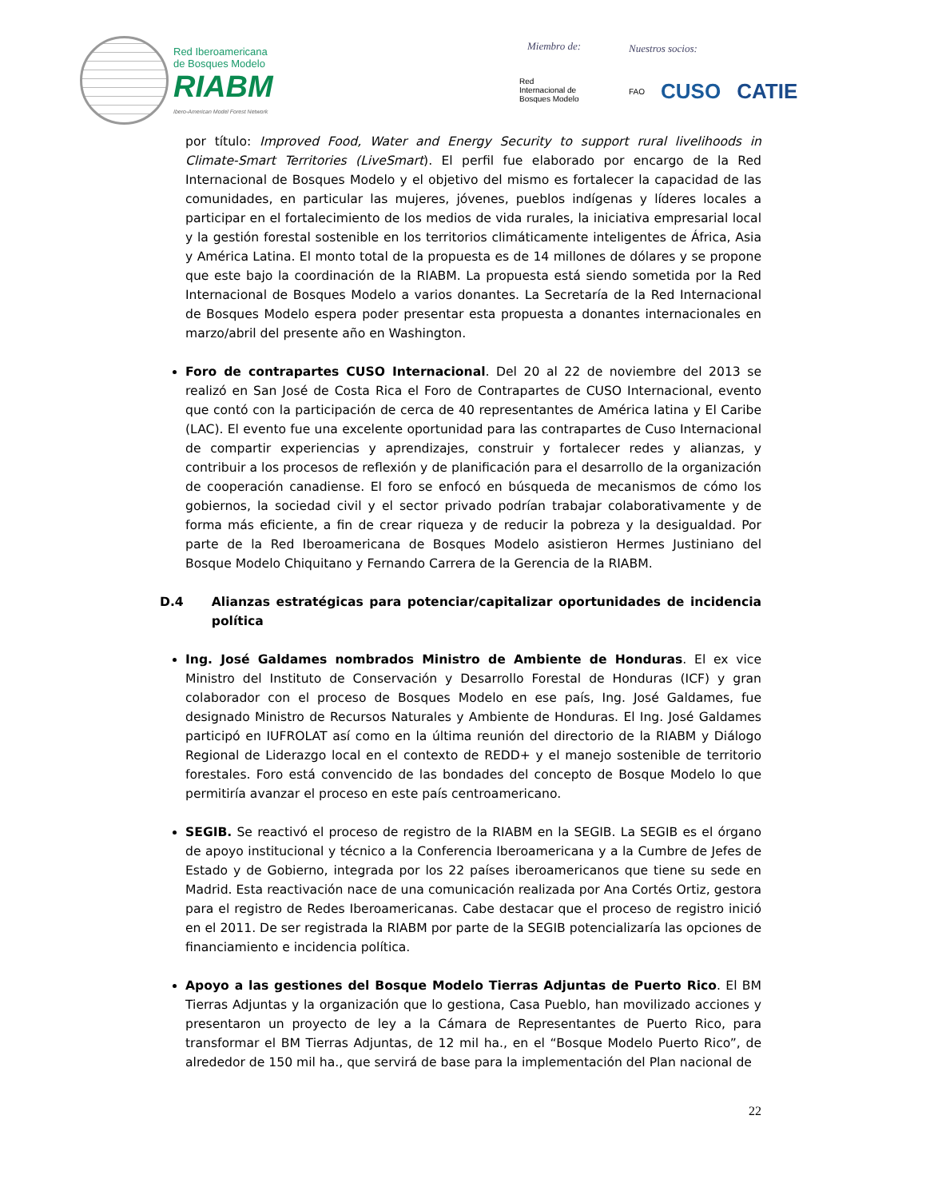Red Iberoamericana
de Bosques Modelo
RIABM
Ibero-American Model Forest Network
Miembro de:
Red
Internacional de
Bosques Modelo
Nuestros socios:
FAO CUSO CATIE
por título: Improved Food, Water and Energy Security to support rural livelihoods in Climate-Smart Territories (LiveSmart). El perfil fue elaborado por encargo de la Red Internacional de Bosques Modelo y el objetivo del mismo es fortalecer la capacidad de las comunidades, en particular las mujeres, jóvenes, pueblos indígenas y líderes locales a participar en el fortalecimiento de los medios de vida rurales, la iniciativa empresarial local y la gestión forestal sostenible en los territorios climáticamente inteligentes de África, Asia y América Latina. El monto total de la propuesta es de 14 millones de dólares y se propone que este bajo la coordinación de la RIABM. La propuesta está siendo sometida por la Red Internacional de Bosques Modelo a varios donantes. La Secretaría de la Red Internacional de Bosques Modelo espera poder presentar esta propuesta a donantes internacionales en marzo/abril del presente año en Washington.
Foro de contrapartes CUSO Internacional. Del 20 al 22 de noviembre del 2013 se realizó en San José de Costa Rica el Foro de Contrapartes de CUSO Internacional, evento que contó con la participación de cerca de 40 representantes de América latina y El Caribe (LAC). El evento fue una excelente oportunidad para las contrapartes de Cuso Internacional de compartir experiencias y aprendizajes, construir y fortalecer redes y alianzas, y contribuir a los procesos de reflexión y de planificación para el desarrollo de la organización de cooperación canadiense. El foro se enfocó en búsqueda de mecanismos de cómo los gobiernos, la sociedad civil y el sector privado podrían trabajar colaborativamente y de forma más eficiente, a fin de crear riqueza y de reducir la pobreza y la desigualdad. Por parte de la Red Iberoamericana de Bosques Modelo asistieron Hermes Justiniano del Bosque Modelo Chiquitano y Fernando Carrera de la Gerencia de la RIABM.
D.4 Alianzas estratégicas para potenciar/capitalizar oportunidades de incidencia política
Ing. José Galdames nombrados Ministro de Ambiente de Honduras. El ex vice Ministro del Instituto de Conservación y Desarrollo Forestal de Honduras (ICF) y gran colaborador con el proceso de Bosques Modelo en ese país, Ing. José Galdames, fue designado Ministro de Recursos Naturales y Ambiente de Honduras. El Ing. José Galdames participó en IUFROLAT así como en la última reunión del directorio de la RIABM y Diálogo Regional de Liderazgo local en el contexto de REDD+ y el manejo sostenible de territorio forestales. Foro está convencido de las bondades del concepto de Bosque Modelo lo que permitiría avanzar el proceso en este país centroamericano.
SEGIB. Se reactivó el proceso de registro de la RIABM en la SEGIB. La SEGIB es el órgano de apoyo institucional y técnico a la Conferencia Iberoamericana y a la Cumbre de Jefes de Estado y de Gobierno, integrada por los 22 países iberoamericanos que tiene su sede en Madrid. Esta reactivación nace de una comunicación realizada por Ana Cortés Ortiz, gestora para el registro de Redes Iberoamericanas. Cabe destacar que el proceso de registro inició en el 2011. De ser registrada la RIABM por parte de la SEGIB potencializaría las opciones de financiamiento e incidencia política.
Apoyo a las gestiones del Bosque Modelo Tierras Adjuntas de Puerto Rico. El BM Tierras Adjuntas y la organización que lo gestiona, Casa Pueblo, han movilizado acciones y presentaron un proyecto de ley a la Cámara de Representantes de Puerto Rico, para transformar el BM Tierras Adjuntas, de 12 mil ha., en el “Bosque Modelo Puerto Rico”, de alrededor de 150 mil ha., que servirá de base para la implementación del Plan nacional de
22